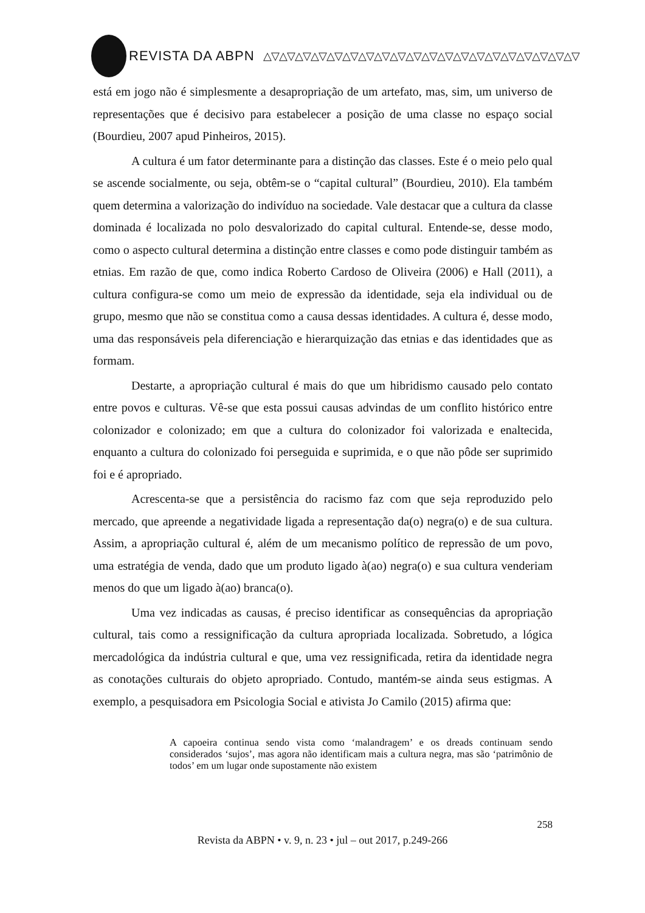REVISTA DA ABPN △▽△▽△▽△▽△▽△▽△▽△▽△▽△▽△▽△▽△▽△▽△▽△▽△▽△▽△▽△▽
está em jogo não é simplesmente a desapropriação de um artefato, mas, sim, um universo de representações que é decisivo para estabelecer a posição de uma classe no espaço social (Bourdieu, 2007 apud Pinheiros, 2015).
A cultura é um fator determinante para a distinção das classes. Este é o meio pelo qual se ascende socialmente, ou seja, obtêm-se o “capital cultural” (Bourdieu, 2010). Ela também quem determina a valorização do indivíduo na sociedade. Vale destacar que a cultura da classe dominada é localizada no polo desvalorizado do capital cultural. Entende-se, desse modo, como o aspecto cultural determina a distinção entre classes e como pode distinguir também as etnias. Em razão de que, como indica Roberto Cardoso de Oliveira (2006) e Hall (2011), a cultura configura-se como um meio de expressão da identidade, seja ela individual ou de grupo, mesmo que não se constitua como a causa dessas identidades. A cultura é, desse modo, uma das responsáveis pela diferenciação e hierarquização das etnias e das identidades que as formam.
Destarte, a apropriação cultural é mais do que um hibridismo causado pelo contato entre povos e culturas. Vê-se que esta possui causas advindas de um conflito histórico entre colonizador e colonizado; em que a cultura do colonizador foi valorizada e enaltecida, enquanto a cultura do colonizado foi perseguida e suprimida, e o que não pôde ser suprimido foi e é apropriado.
Acrescenta-se que a persistência do racismo faz com que seja reproduzido pelo mercado, que apreende a negatividade ligada a representação da(o) negra(o) e de sua cultura. Assim, a apropriação cultural é, além de um mecanismo político de repressão de um povo, uma estratégia de venda, dado que um produto ligado à(ao) negra(o) e sua cultura venderiam menos do que um ligado à(ao) branca(o).
Uma vez indicadas as causas, é preciso identificar as consequências da apropriação cultural, tais como a ressignificação da cultura apropriada localizada. Sobretudo, a lógica mercadológica da indústria cultural e que, uma vez ressignificada, retira da identidade negra as conotações culturais do objeto apropriado. Contudo, mantém-se ainda seus estigmas. A exemplo, a pesquisadora em Psicologia Social e ativista Jo Camilo (2015) afirma que:
A capoeira continua sendo vista como ‘malandragem’ e os dreads continuam sendo considerados ‘sujos’, mas agora não identificam mais a cultura negra, mas são ‘patrimônio de todos’ em um lugar onde supostamente não existem
258
Revista da ABPN • v. 9, n. 23 • jul – out 2017, p.249-266